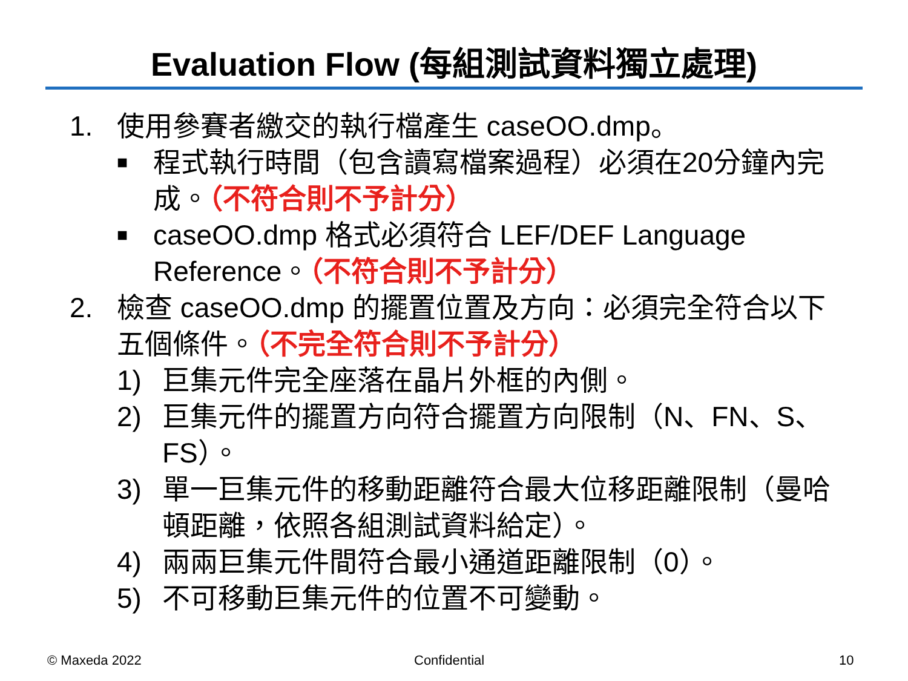Evaluation Flow (每組測試資料獨立處理)
1. 使用參賽者繳交的執行檔產生 caseOO.dmp。
■ 程式執行時間（包含讀寫檔案過程）必須在20分鐘內完成。（不符合則不予計分）
■ caseOO.dmp 格式必須符合 LEF/DEF Language Reference。（不符合則不予計分）
2. 檢查 caseOO.dmp 的擺置位置及方向：必須完全符合以下五個條件。（不完全符合則不予計分）
1) 巨集元件完全座落在晶片外框的內側。
2) 巨集元件的擺置方向符合擺置方向限制（N、FN、S、FS）。
3) 單一巨集元件的移動距離符合最大位移距離限制（曼哈頓距離，依照各組測試資料給定）。
4) 兩兩巨集元件間符合最小通道距離限制（0）。
5) 不可移動巨集元件的位置不可變動。
© Maxeda 2022 Confidential 10